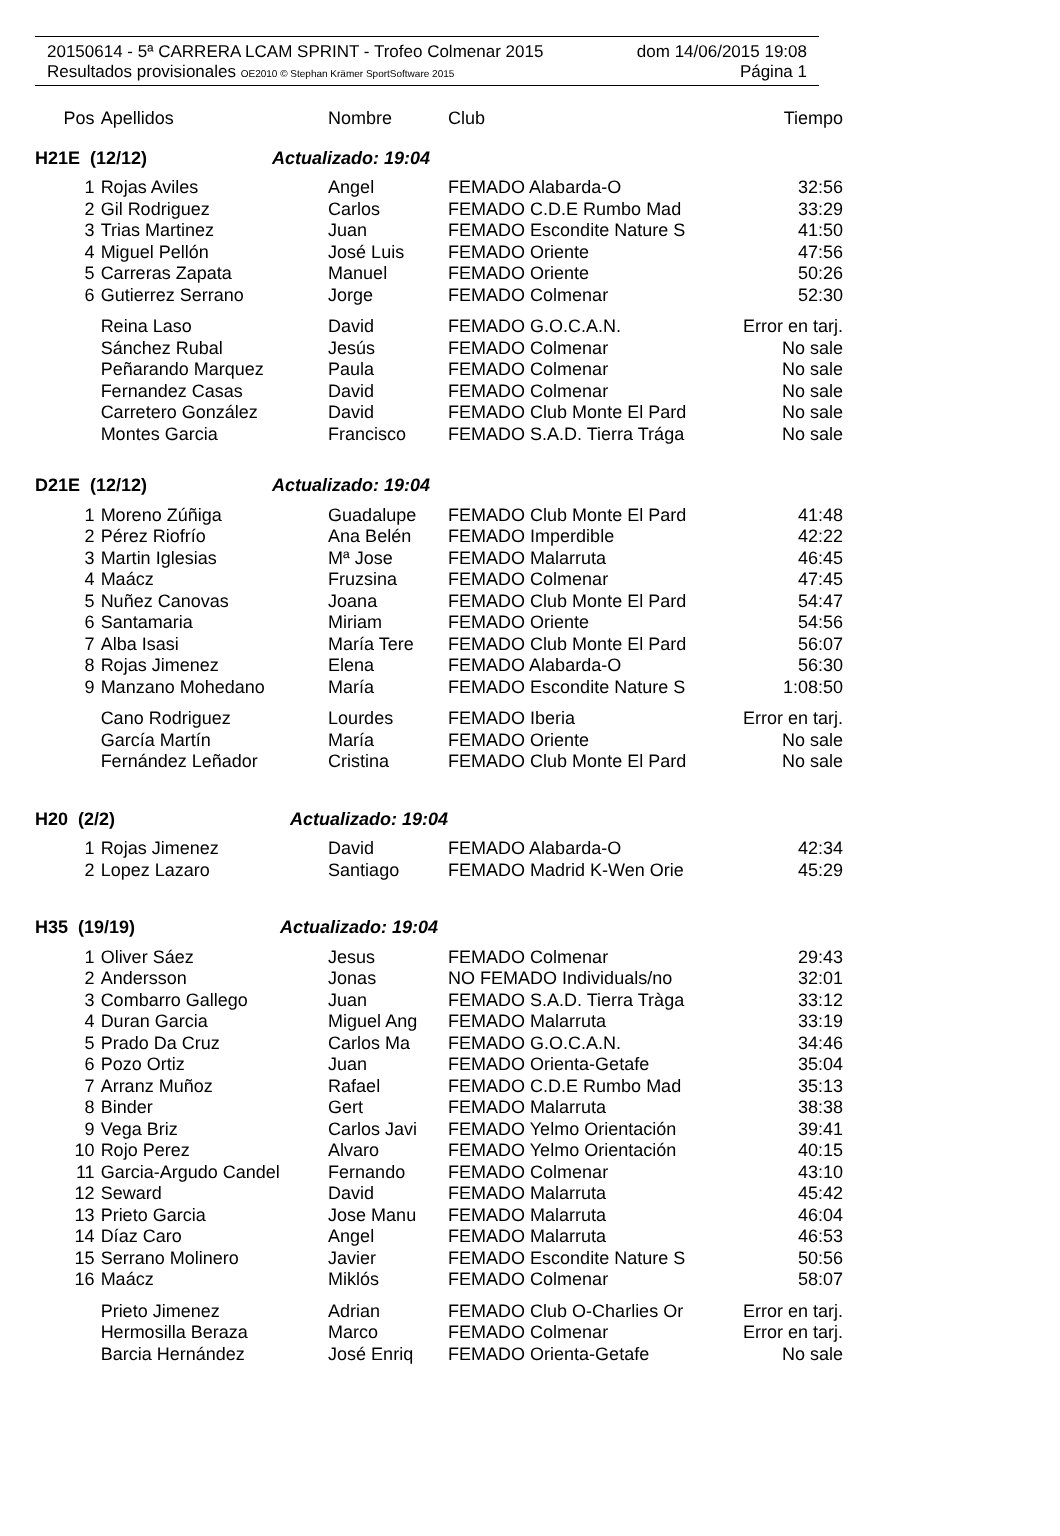20150614 - 5ª CARRERA LCAM SPRINT - Trofeo Colmenar 2015 dom 14/06/2015 19:08
Resultados provisionales OE2010 © Stephan Krämer SportSoftware 2015 Página 1
| Pos | Apellidos | Nombre | Club | Tiempo |
| --- | --- | --- | --- | --- |
| H21E (12/12) Actualizado: 19:04 | | | | |
| 1 | Rojas Aviles | Angel | FEMADO Alabarda-O | 32:56 |
| 2 | Gil Rodriguez | Carlos | FEMADO C.D.E Rumbo Mad | 33:29 |
| 3 | Trias Martinez | Juan | FEMADO Escondite Nature S | 41:50 |
| 4 | Miguel Pellón | José Luis | FEMADO Oriente | 47:56 |
| 5 | Carreras Zapata | Manuel | FEMADO Oriente | 50:26 |
| 6 | Gutierrez Serrano | Jorge | FEMADO Colmenar | 52:30 |
| | Reina Laso | David | FEMADO G.O.C.A.N. | Error en tarj. |
| | Sánchez Rubal | Jesús | FEMADO Colmenar | No sale |
| | Peñarando Marquez | Paula | FEMADO Colmenar | No sale |
| | Fernandez Casas | David | FEMADO Colmenar | No sale |
| | Carretero González | David | FEMADO Club Monte El Pard | No sale |
| | Montes Garcia | Francisco | FEMADO S.A.D. Tierra Trága | No sale |
| D21E (12/12) Actualizado: 19:04 | | | | |
| 1 | Moreno Zúñiga | Guadalupe | FEMADO Club Monte El Pard | 41:48 |
| 2 | Pérez Riofrío | Ana Belén | FEMADO Imperdible | 42:22 |
| 3 | Martin Iglesias | Mª Jose | FEMADO Malarruta | 46:45 |
| 4 | Maácz | Fruzsina | FEMADO Colmenar | 47:45 |
| 5 | Nuñez Canovas | Joana | FEMADO Club Monte El Pard | 54:47 |
| 6 | Santamaria | Miriam | FEMADO Oriente | 54:56 |
| 7 | Alba Isasi | María Tere | FEMADO Club Monte El Pard | 56:07 |
| 8 | Rojas Jimenez | Elena | FEMADO Alabarda-O | 56:30 |
| 9 | Manzano Mohedano | María | FEMADO Escondite Nature S | 1:08:50 |
| | Cano Rodriguez | Lourdes | FEMADO Iberia | Error en tarj. |
| | García Martín | María | FEMADO Oriente | No sale |
| | Fernández Leñador | Cristina | FEMADO Club Monte El Pard | No sale |
| H20 (2/2) Actualizado: 19:04 | | | | |
| 1 | Rojas Jimenez | David | FEMADO Alabarda-O | 42:34 |
| 2 | Lopez Lazaro | Santiago | FEMADO Madrid K-Wen Orie | 45:29 |
| H35 (19/19) Actualizado: 19:04 | | | | |
| 1 | Oliver Sáez | Jesus | FEMADO Colmenar | 29:43 |
| 2 | Andersson | Jonas | NO FEMADO Individuals/no | 32:01 |
| 3 | Combarro Gallego | Juan | FEMADO S.A.D. Tierra Tràga | 33:12 |
| 4 | Duran Garcia | Miguel Ang | FEMADO Malarruta | 33:19 |
| 5 | Prado Da Cruz | Carlos Ma | FEMADO G.O.C.A.N. | 34:46 |
| 6 | Pozo Ortiz | Juan | FEMADO Orienta-Getafe | 35:04 |
| 7 | Arranz Muñoz | Rafael | FEMADO C.D.E Rumbo Mad | 35:13 |
| 8 | Binder | Gert | FEMADO Malarruta | 38:38 |
| 9 | Vega Briz | Carlos Javi | FEMADO Yelmo Orientación | 39:41 |
| 10 | Rojo Perez | Alvaro | FEMADO Yelmo Orientación | 40:15 |
| 11 | Garcia-Argudo Candel | Fernando | FEMADO Colmenar | 43:10 |
| 12 | Seward | David | FEMADO Malarruta | 45:42 |
| 13 | Prieto Garcia | Jose Manu | FEMADO Malarruta | 46:04 |
| 14 | Díaz Caro | Angel | FEMADO Malarruta | 46:53 |
| 15 | Serrano Molinero | Javier | FEMADO Escondite Nature S | 50:56 |
| 16 | Maácz | Miklós | FEMADO Colmenar | 58:07 |
| | Prieto Jimenez | Adrian | FEMADO Club O-Charlies Or | Error en tarj. |
| | Hermosilla Beraza | Marco | FEMADO Colmenar | Error en tarj. |
| | Barcia Hernández | José Enriq | FEMADO Orienta-Getafe | No sale |